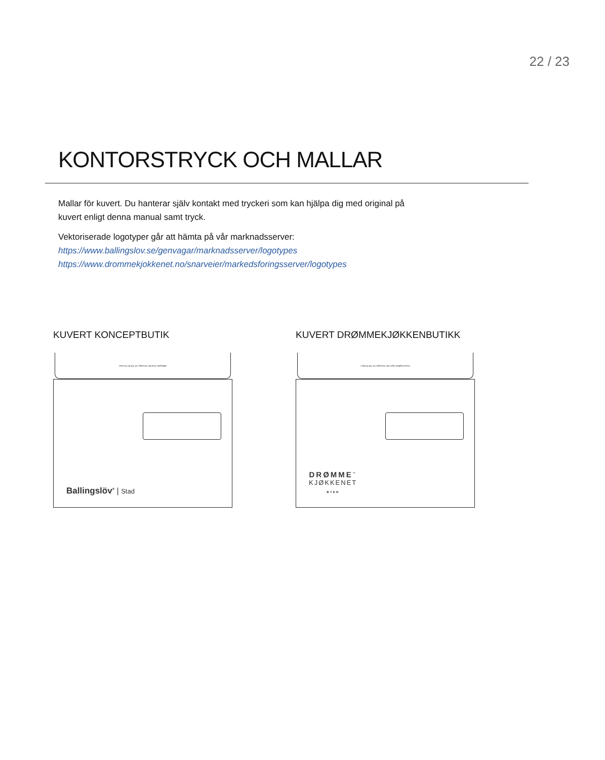22 / 23
KONTORSTRYCK OCH MALLAR
Mallar för kuvert. Du hanterar själv kontakt med tryckeri som kan hjälpa dig med original på kuvert enligt denna manual samt tryck.
Vektoriserade logotyper går att hämta på vår marknadsserver:
https://www.ballingslov.se/genvagar/marknadsserver/logotypes
https://www.drommekjokkenet.no/snarveier/markedsforingsserver/logotypes
KUVERT KONCEPTBUTIK
Ballingslöv Stad AB | Testvägen 20, 000 00 Test stad
Ballingslöv<sup>®</sup> | Stad
KUVERT DRØMMEKJØKKENBUTIKK
Drømmekjøkken Byen AB | Testvägen 20, 000 00 Byen
DRØMME<sup>™</sup>
KJØKKENET
BYEN